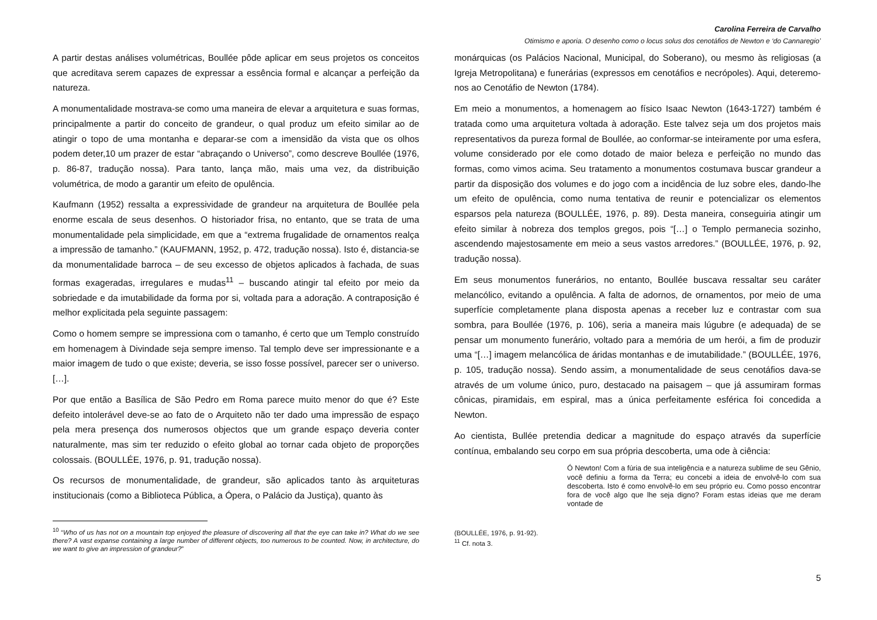Carolina Ferreira de Carvalho
Otimismo e aporia. O desenho como o locus solus dos cenotáfios de Newton e ‘do Cannaregio’
A partir destas análises volumétricas, Boullée pôde aplicar em seus projetos os conceitos que acreditava serem capazes de expressar a essência formal e alcançar a perfeição da natureza.
A monumentalidade mostrava-se como uma maneira de elevar a arquitetura e suas formas, principalmente a partir do conceito de grandeur, o qual produz um efeito similar ao de atingir o topo de uma montanha e deparar-se com a imensidão da vista que os olhos podem deter,10 um prazer de estar “abraçando o Universo”, como descreve Boullée (1976, p. 86-87, tradução nossa). Para tanto, lança mão, mais uma vez, da distribuição volumétrica, de modo a garantir um efeito de opulência.
Kaufmann (1952) ressalta a expressividade de grandeur na arquitetura de Boullée pela enorme escala de seus desenhos. O historiador frisa, no entanto, que se trata de uma monumentalidade pela simplicidade, em que a “extrema frugalidade de ornamentos realça a impressão de tamanho.” (KAUFMANN, 1952, p. 472, tradução nossa). Isto é, distancia-se da monumentalidade barroca – de seu excesso de objetos aplicados à fachada, de suas formas exageradas, irregulares e mudas<sup>11</sup> – buscando atingir tal efeito por meio da sobriedade e da imutabilidade da forma por si, voltada para a adoração. A contraposição é melhor explicitada pela seguinte passagem:
Como o homem sempre se impressiona com o tamanho, é certo que um Templo construído em homenagem à Divindade seja sempre imenso. Tal templo deve ser impressionante e a maior imagem de tudo o que existe; deveria, se isso fosse possível, parecer ser o universo. […].
Por que então a Basílica de São Pedro em Roma parece muito menor do que é? Este defeito intolerável deve-se ao fato de o Arquiteto não ter dado uma impressão de espaço pela mera presença dos numerosos objectos que um grande espaço deveria conter naturalmente, mas sim ter reduzido o efeito global ao tornar cada objeto de proporções colossais. (BOULLÉE, 1976, p. 91, tradução nossa).
Os recursos de monumentalidade, de grandeur, são aplicados tanto às arquiteturas institucionais (como a Biblioteca Pública, a Ópera, o Palácio da Justiça), quanto às
<sup>10</sup> “Who of us has not on a mountain top enjoyed the pleasure of discovering all that the eye can take in? What do we see there? A vast expanse containing a large number of different objects, too numerous to be counted. Now, in architecture, do we want to give an impression of grandeur?”
monárquicas (os Palácios Nacional, Municipal, do Soberano), ou mesmo às religiosas (a Igreja Metropolitana) e funerárias (expressos em cenotáfios e necrópoles). Aqui, deteremo-nos ao Cenotáfio de Newton (1784).
Em meio a monumentos, a homenagem ao físico Isaac Newton (1643-1727) também é tratada como uma arquitetura voltada à adoração. Este talvez seja um dos projetos mais representativos da pureza formal de Boullée, ao conformar-se inteiramente por uma esfera, volume considerado por ele como dotado de maior beleza e perfeição no mundo das formas, como vimos acima. Seu tratamento a monumentos costumava buscar grandeur a partir da disposição dos volumes e do jogo com a incidência de luz sobre eles, dando-lhe um efeito de opulência, como numa tentativa de reunir e potencializar os elementos esparsos pela natureza (BOULLÉE, 1976, p. 89). Desta maneira, conseguiria atingir um efeito similar à nobreza dos templos gregos, pois “[…] o Templo permanecia sozinho, ascendendo majestosamente em meio a seus vastos arredores.” (BOULLÉE, 1976, p. 92, tradução nossa).
Em seus monumentos funerários, no entanto, Boullée buscava ressaltar seu caráter melancólico, evitando a opulência. A falta de adornos, de ornamentos, por meio de uma superfície completamente plana disposta apenas a receber luz e contrastar com sua sombra, para Boullée (1976, p. 106), seria a maneira mais lúgubre (e adequada) de se pensar um monumento funerário, voltado para a memória de um herói, a fim de produzir uma “[…] imagem melancólica de áridas montanhas e de imutabilidade.” (BOULLÉE, 1976, p. 105, tradução nossa). Sendo assim, a monumentalidade de seus cenotáfios dava-se através de um volume único, puro, destacado na paisagem – que já assumiram formas cônicas, piramidais, em espiral, mas a única perfeitamente esférica foi concedida a Newton.
Ao cientista, Bullée pretendia dedicar a magnitude do espaço através da superfície contínua, embalando seu corpo em sua própria descoberta, uma ode à ciência:
Ó Newton! Com a fúria de sua inteligência e a natureza sublime de seu Gênio, você definiu a forma da Terra; eu concebi a ideia de envolvê-lo com sua descoberta. Isto é como envolvê-lo em seu próprio eu. Como posso encontrar fora de você algo que lhe seja digno? Foram estas ideias que me deram vontade de
(BOULLÉE, 1976, p. 91-92).
<sup>11</sup> Cf. nota 3.
5